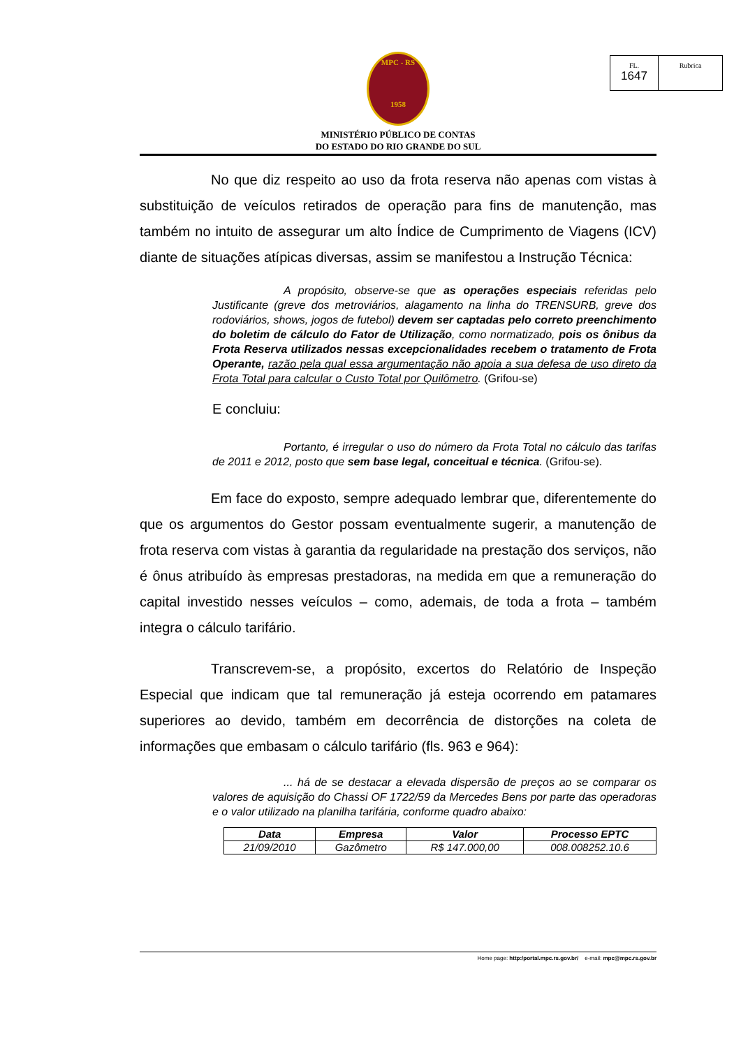FL.
1647
Rubrica
MPC - RS
1958
MINISTÉRIO PÚBLICO DE CONTAS
DO ESTADO DO RIO GRANDE DO SUL
No que diz respeito ao uso da frota reserva não apenas com vistas à substituição de veículos retirados de operação para fins de manutenção, mas também no intuito de assegurar um alto Índice de Cumprimento de Viagens (ICV) diante de situações atípicas diversas, assim se manifestou a Instrução Técnica:
A propósito, observe-se que as operações especiais referidas pelo Justificante (greve dos metroviários, alagamento na linha do TRENSURB, greve dos rodoviários, shows, jogos de futebol) devem ser captadas pelo correto preenchimento do boletim de cálculo do Fator de Utilização, como normatizado, pois os ônibus da Frota Reserva utilizados nessas excepcionalidades recebem o tratamento de Frota Operante, razão pela qual essa argumentação não apoia a sua defesa de uso direto da Frota Total para calcular o Custo Total por Quilômetro. (Grifou-se)
E concluiu:
Portanto, é irregular o uso do número da Frota Total no cálculo das tarifas de 2011 e 2012, posto que sem base legal, conceitual e técnica. (Grifou-se).
Em face do exposto, sempre adequado lembrar que, diferentemente do que os argumentos do Gestor possam eventualmente sugerir, a manutenção de frota reserva com vistas à garantia da regularidade na prestação dos serviços, não é ônus atribuído às empresas prestadoras, na medida em que a remuneração do capital investido nesses veículos – como, ademais, de toda a frota – também integra o cálculo tarifário.
Transcrevem-se, a propósito, excertos do Relatório de Inspeção Especial que indicam que tal remuneração já esteja ocorrendo em patamares superiores ao devido, também em decorrência de distorções na coleta de informações que embasam o cálculo tarifário (fls. 963 e 964):
... há de se destacar a elevada dispersão de preços ao se comparar os valores de aquisição do Chassi OF 1722/59 da Mercedes Bens por parte das operadoras e o valor utilizado na planilha tarifária, conforme quadro abaixo:
| Data | Empresa | Valor | Processo EPTC |
| --- | --- | --- | --- |
| 21/09/2010 | Gazômetro | R$ 147.000,00 | 008.008252.10.6 |
Home page: http:/portal.mpc.rs.gov.br/ e-mail: mpc@mpc.rs.gov.br